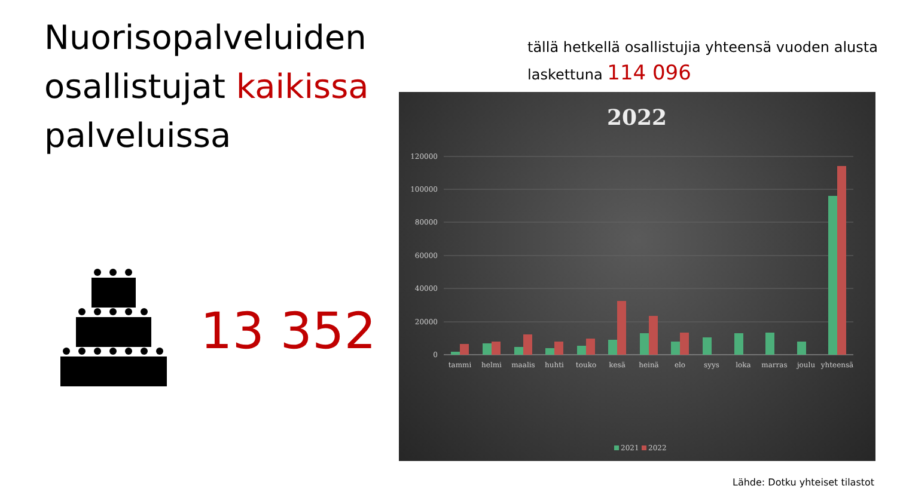Nuorisopalveluiden
osallistujat kaikissa
palveluissa
tällä hetkellä osallistujia yhteensä vuoden alusta
laskettuna 114 096
13 352
2022
120000
100000
80000
60000
40000
20000
0
tammi
helmi
maalis
huhti
touko
kesä
heinä
elo
syys
loka
marras
joulu
yhteensä
2021
2022
Lähde: Dotku yhteiset tilastot